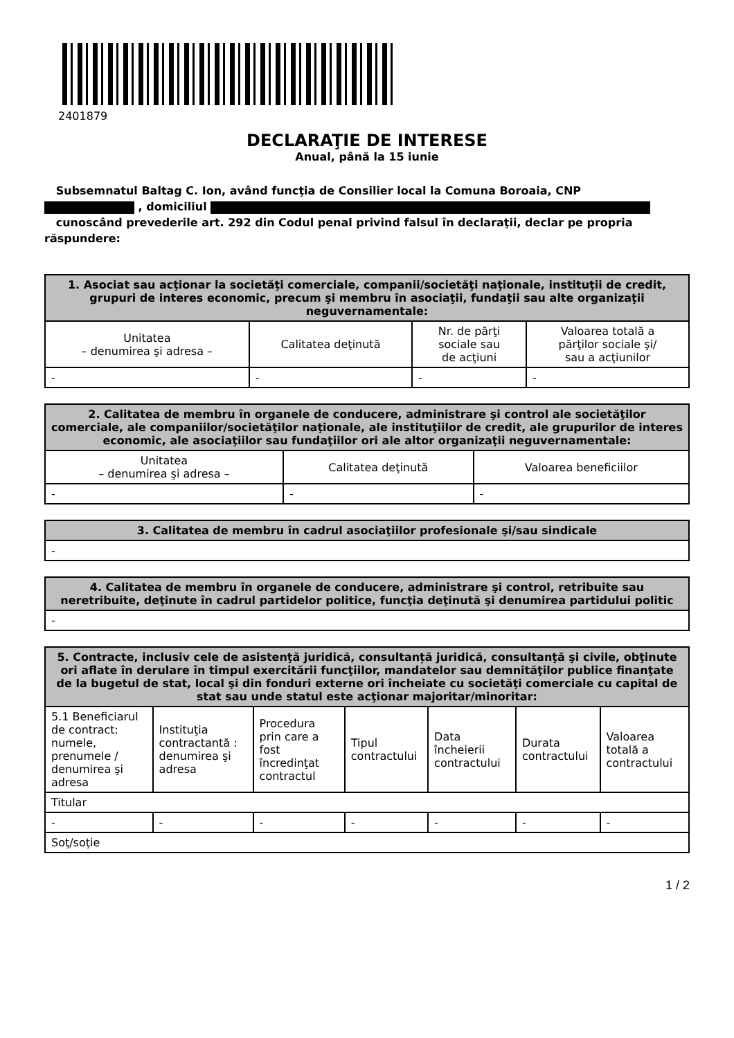2401879
DECLARAŢIE DE INTERESE
Anual, până la 15 iunie
Subsemnatul Baltag C. Ion, având funcţia de Consilier local la Comuna Boroaia, CNP
, domiciliul
cunoscând prevederile art. 292 din Codul penal privind falsul în declaraţii, declar pe propria răspundere:
| 1. Asociat sau acţionar la societăţi comerciale, companii/societăţi naţionale, instituţii de credit, grupuri de interes economic, precum şi membru în asociaţii, fundaţii sau alte organizaţii neguvernamentale: | | | |
| --- | --- | --- | --- |
| Unitatea – denumirea şi adresa – | Calitatea deţinută | Nr. de părţi sociale sau de acţiuni | Valoarea totală a părţilor sociale şi/ sau a acţiunilor |
| - | - | - | - |
| 2. Calitatea de membru în organele de conducere, administrare şi control ale societăţilor comerciale, ale companiilor/societăţilor naţionale, ale instituţiilor de credit, ale grupurilor de interes economic, ale asociaţiilor sau fundaţiilor ori ale altor organizaţii neguvernamentale: | | |
| --- | --- | --- |
| Unitatea – denumirea şi adresa – | Calitatea deţinută | Valoarea beneficiilor |
| - | - | - |
| 3. Calitatea de membru în cadrul asociaţiilor profesionale şi/sau sindicale |
| --- |
| - |
| 4. Calitatea de membru în organele de conducere, administrare şi control, retribuite sau neretribuite, deţinute în cadrul partidelor politice, funcţia deţinută şi denumirea partidului politic |
| --- |
| - |
| 5. Contracte, inclusiv cele de asistenţă juridică, consultanță juridică, consultanţă şi civile, obţinute ori aflate în derulare în timpul exercitării funcţiilor, mandatelor sau demnităţilor publice finanţate de la bugetul de stat, local şi din fonduri externe ori încheiate cu societăţi comerciale cu capital de stat sau unde statul este acţionar majoritar/minoritar: | | | | | | |
| --- | --- | --- | --- | --- | --- | --- |
| 5.1 Beneficiarul de contract: numele, prenumele / denumirea şi adresa | Instituţia contractantă : denumirea şi adresa | Procedura prin care a fost încredinţat contractul | Tipul contractului | Data încheierii contractului | Durata contractului | Valoarea totală a contractului |
| Titular | | | | | | |
| - | - | - | - | - | - | - |
| Soţ/soţie | | | | | | |
1 / 2